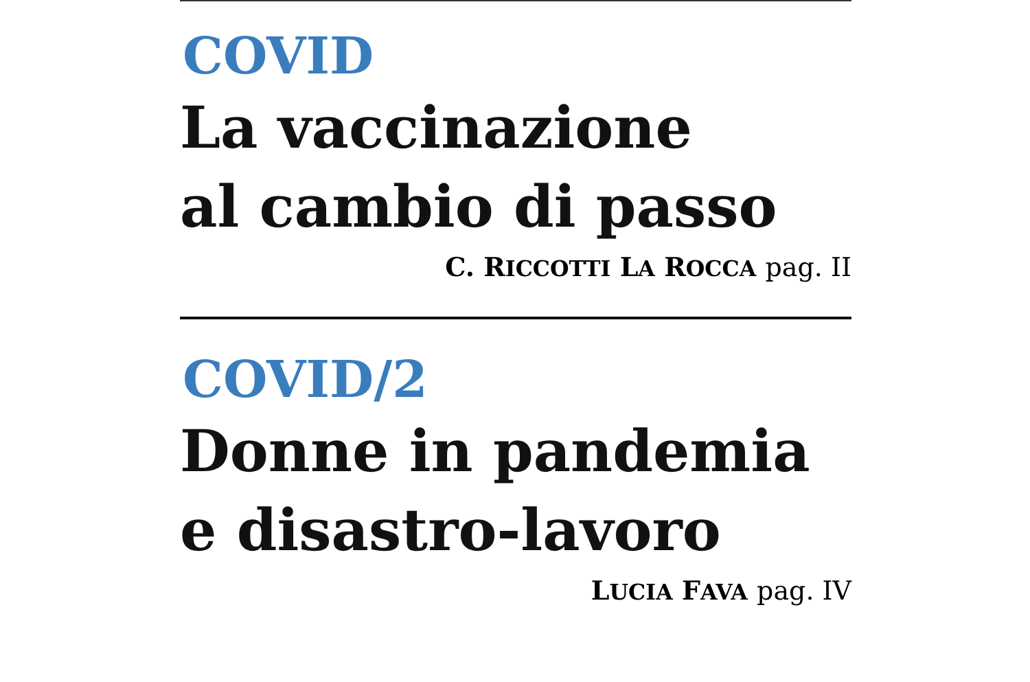COVID
La vaccinazione
al cambio di passo
C. RICCOTTI LA ROCCA pag. II
COVID/2
Donne in pandemia
e disastro-lavoro
LUCIA FAVA pag. IV